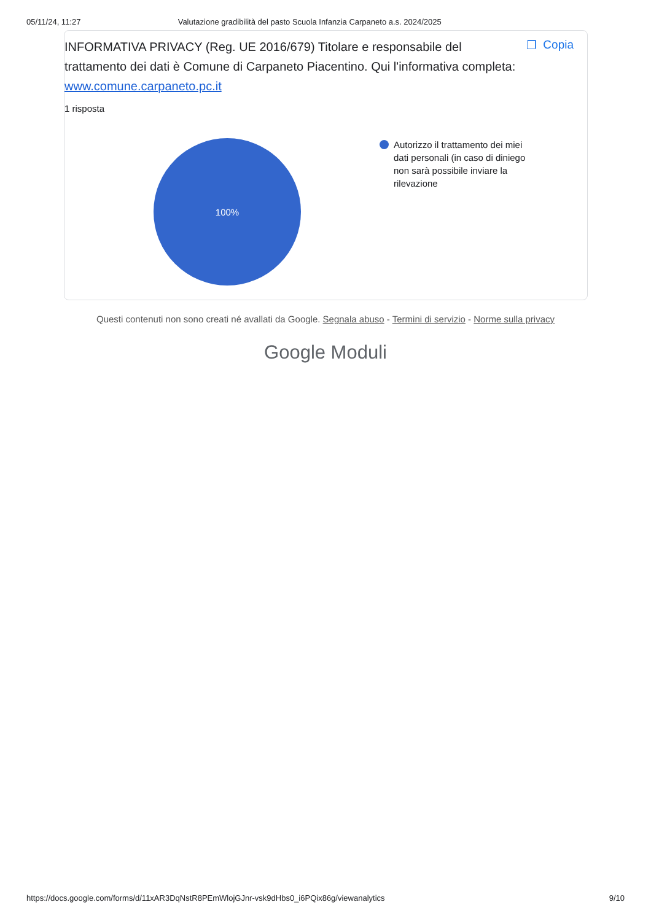05/11/24, 11:27 Valutazione gradibilità del pasto Scuola Infanzia Carpaneto a.s. 2024/2025
INFORMATIVA PRIVACY (Reg. UE 2016/679) Titolare e responsabile del trattamento dei dati è Comune di Carpaneto Piacentino. Qui l'informativa completa: www.comune.carpaneto.pc.it
❐ Copia
1 risposta
100%
Autorizzo il trattamento dei miei dati personali (in caso di diniego non sarà possibile inviare la rilevazione
Questi contenuti non sono creati né avallati da Google. Segnala abuso - Termini di servizio - Norme sulla privacy
Google Moduli
https://docs.google.com/forms/d/11xAR3DqNstR8PEmWlojGJnr-vsk9dHbs0_i6PQix86g/viewanalytics 9/10